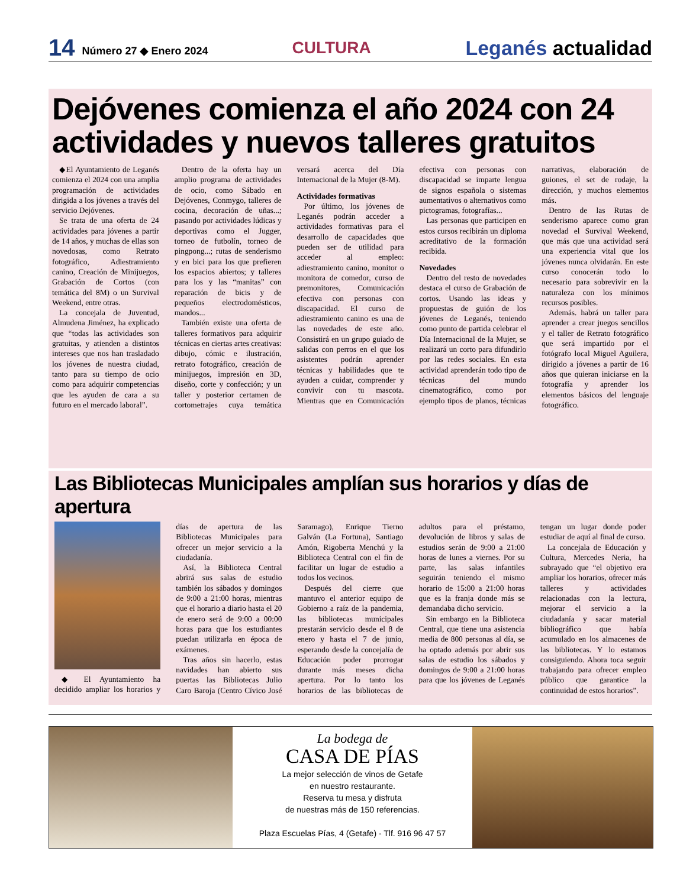14 Número 27 ◆ Enero 2024 CULTURA Leganés actualidad
Dejóvenes comienza el año 2024 con 24 actividades y nuevos talleres gratuitos
◆El Ayuntamiento de Leganés comienza el 2024 con una amplia programación de actividades dirigida a los jóvenes a través del servicio Dejóvenes.
Se trata de una oferta de 24 actividades para jóvenes a partir de 14 años, y muchas de ellas son novedosas, como Retrato fotográfico, Adiestramiento canino, Creación de Minijuegos, Grabación de Cortos (con temática del 8M) o un Survival Weekend, entre otras.
La concejala de Juventud, Almudena Jiménez, ha explicado que “todas las actividades son gratuitas, y atienden a distintos intereses que nos han trasladado los jóvenes de nuestra ciudad, tanto para su tiempo de ocio como para adquirir competencias que les ayuden de cara a su futuro en el mercado laboral”.
Dentro de la oferta hay un amplio programa de actividades de ocio, como Sábado en Dejóvenes, Conmygo, talleres de cocina, decoración de uñas...; pasando por actividades lúdicas y deportivas como el Jugger, torneo de futbolín, torneo de pingpong...; rutas de senderismo y en bici para los que prefieren los espacios abiertos; y talleres para los y las “manitas” con reparación de bicis y de pequeños electrodomésticos, mandos...
También existe una oferta de talleres formativos para adquirir técnicas en ciertas artes creativas: dibujo, cómic e ilustración, retrato fotográfico, creación de minijuegos, impresión en 3D, diseño, corte y confección; y un taller y posterior certamen de cortometrajes cuya temática versará acerca del Día Internacional de la Mujer (8-M).
Actividades formativas
Por último, los jóvenes de Leganés podrán acceder a actividades formativas para el desarrollo de capacidades que pueden ser de utilidad para acceder al empleo: adiestramiento canino, monitor o monitora de comedor, curso de premonitores, Comunicación efectiva con personas con discapacidad. El curso de adiestramiento canino es una de las novedades de este año. Consistirá en un grupo guiado de salidas con perros en el que los asistentes podrán aprender técnicas y habilidades que te ayuden a cuidar, comprender y convivir con tu mascota. Mientras que en Comunicación efectiva con personas con discapacidad se imparte lengua de signos española o sistemas aumentativos o alternativos como pictogramas, fotografías...
Las personas que participen en estos cursos recibirán un diploma acreditativo de la formación recibida.
Novedades
Dentro del resto de novedades destaca el curso de Grabación de cortos. Usando las ideas y propuestas de guión de los jóvenes de Leganés, teniendo como punto de partida celebrar el Día Internacional de la Mujer, se realizará un corto para difundirlo por las redes sociales. En esta actividad aprenderán todo tipo de técnicas del mundo cinematográfico, como por ejemplo tipos de planos, técnicas narrativas, elaboración de guiones, el set de rodaje, la dirección, y muchos elementos más.
Dentro de las Rutas de senderismo aparece como gran novedad el Survival Weekend, que más que una actividad será una experiencia vital que los jóvenes nunca olvidarán. En este curso conocerán todo lo necesario para sobrevivir en la naturaleza con los mínimos recursos posibles.
Además. habrá un taller para aprender a crear juegos sencillos y el taller de Retrato fotográfico que será impartido por el fotógrafo local Miguel Aguilera, dirigido a jóvenes a partir de 16 años que quieran iniciarse en la fotografía y aprender los elementos básicos del lenguaje fotográfico.
Las Bibliotecas Municipales amplían sus horarios y días de apertura
◆ El Ayuntamiento ha decidido ampliar los horarios y días de apertura de las Bibliotecas Municipales para ofrecer un mejor servicio a la ciudadanía.
Así, la Biblioteca Central abrirá sus salas de estudio también los sábados y domingos de 9:00 a 21:00 horas, mientras que el horario a diario hasta el 20 de enero será de 9:00 a 00:00 horas para que los estudiantes puedan utilizarla en época de exámenes.
Tras años sin hacerlo, estas navidades han abierto sus puertas las Bibliotecas Julio Caro Baroja (Centro Cívico José Saramago), Enrique Tierno Galván (La Fortuna), Santiago Amón, Rigoberta Menchú y la Biblioteca Central con el fin de facilitar un lugar de estudio a todos los vecinos.
Después del cierre que mantuvo el anterior equipo de Gobierno a raíz de la pandemia, las bibliotecas municipales prestarán servicio desde el 8 de enero y hasta el 7 de junio, esperando desde la concejalía de Educación poder prorrogar durante más meses dicha apertura. Por lo tanto los horarios de las bibliotecas de adultos para el préstamo, devolución de libros y salas de estudios serán de 9:00 a 21:00 horas de lunes a viernes. Por su parte, las salas infantiles seguirán teniendo el mismo horario de 15:00 a 21:00 horas que es la franja donde más se demandaba dicho servicio.
Sin embargo en la Biblioteca Central, que tiene una asistencia media de 800 personas al día, se ha optado además por abrir sus salas de estudio los sábados y domingos de 9:00 a 21:00 horas para que los jóvenes de Leganés tengan un lugar donde poder estudiar de aquí al final de curso.
La concejala de Educación y Cultura, Mercedes Neria, ha subrayado que “el objetivo era ampliar los horarios, ofrecer más talleres y actividades relacionadas con la lectura, mejorar el servicio a la ciudadanía y sacar material bibliográfico que había acumulado en los almacenes de las bibliotecas. Y lo estamos consiguiendo. Ahora toca seguir trabajando para ofrecer empleo público que garantice la continuidad de estos horarios”.
La bodega de
CASA DE PÍAS
La mejor selección de vinos de Getafe
en nuestro restaurante.
Reserva tu mesa y disfruta
de nuestras más de 150 referencias.
Plaza Escuelas Pías, 4 (Getafe) - Tlf. 916 96 47 57